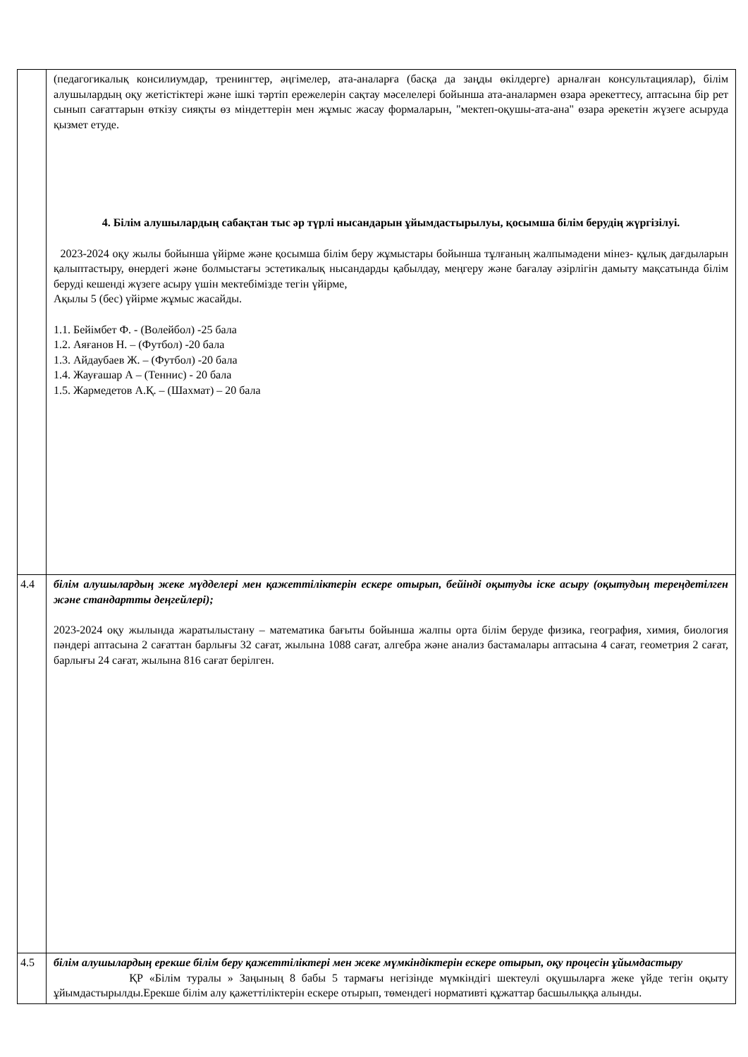| | (педагогикалық консилиумдар, тренингтер, әңгімелер, ата-аналарға (басқа да заңды өкілдерге) арналған консультациялар), білім алушылардың оқу жетістіктері және ішкі тәртіп ережелерін сақтау мәселелері бойынша ата-аналармен өзара әрекеттесу, аптасына бір рет сынып сағаттарын өткізу сияқты өз міндеттерін мен жұмыс жасау формаларын, "мектеп-оқушы-ата-ана" өзара әрекетін жүзеге асыруда қызмет етуде. 4. Білім алушылардың сабақтан тыс әр түрлі нысандарын ұйымдастырылуы, қосымша білім берудің жүргізілуі. 2023-2024 оқу жылы бойынша үйірме және қосымша білім беру жұмыстары бойынша тұлғаның жалпымәдени мінез- құлық дағдыларын қалыптастыру, өнердегі және болмыстағы эстетикалық нысандарды қабылдау, меңгеру және бағалау әзірлігін дамыту мақсатында білім беруді кешенді жүзеге асыру үшін мектебімізде тегін үйірме, Ақылы 5 (бес) үйірме жұмыс жасайды. 1.1. Бейімбет Ф. - (Волейбол) -25 бала 1.2. Аяғанов Н. – (Футбол) -20 бала 1.3. Айдаубаев Ж. – (Футбол) -20 бала 1.4. Жауғашар А – (Теннис) - 20 бала 1.5. Жармедетов А.Қ. – (Шахмат) – 20 бала |
| 4.4 | білім алушылардың жеке мүдделері мен қажеттіліктерін ескере отырып, бейінді оқытуды іске асыру (оқытудың тереңдетілген және стандартты деңгейлері); 2023-2024 оқу жылында жаратылыстану – математика бағыты бойынша жалпы орта білім беруде физика, география, химия, биология пәндері аптасына 2 сағаттан барлығы 32 сағат, жылына 1088 сағат, алгебра және анализ бастамалары аптасына 4 сағат, геометрия 2 сағат, барлығы 24 сағат, жылына 816 сағат берілген. |
| 4.5 | білім алушылардың ерекше білім беру қажеттіліктері мен жеке мүмкіндіктерін ескере отырып, оқу процесін ұйымдастыру ҚР «Білім туралы » Заңының 8 бабы 5 тармағы негізінде мүмкіндігі шектеулі оқушыларға жеке үйде тегін оқыту ұйымдастырылды.Ерекше білім алу қажеттіліктерін ескере отырып, төмендегі нормативті құжаттар басшылыққа алынды. |